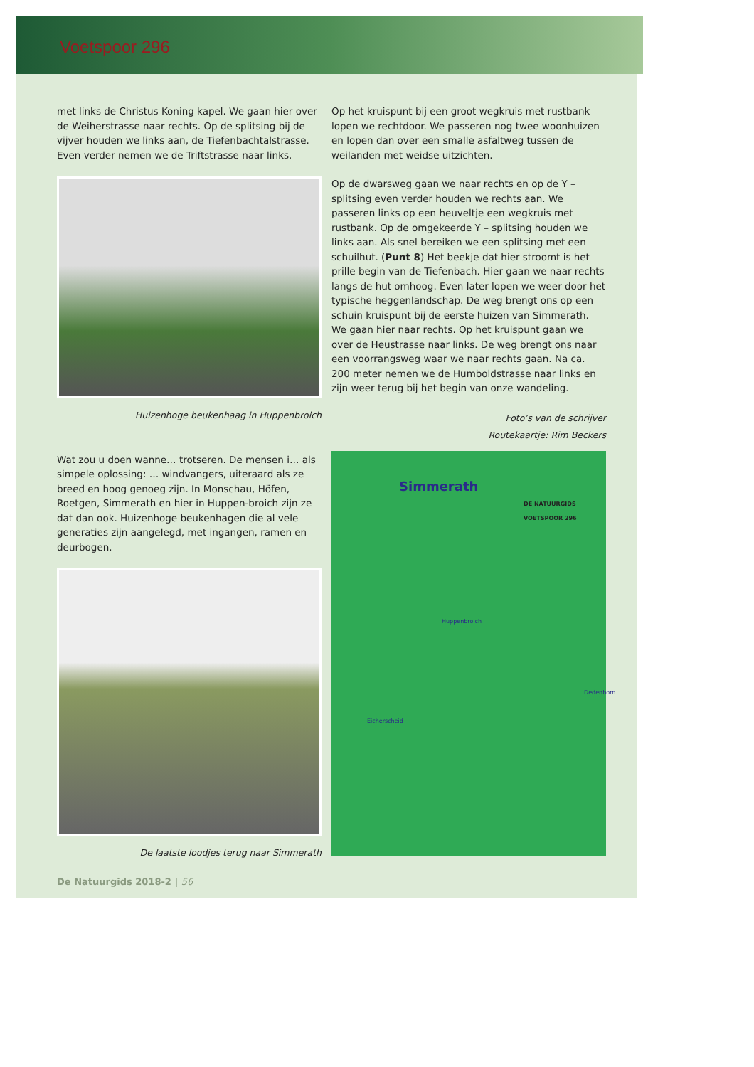Voetspoor 296
met links de Christus Koning kapel. We gaan hier over de Weiherstrasse naar rechts. Op de splitsing bij de vijver houden we links aan, de Tiefenbachtalstrasse. Even verder nemen we de Triftstrasse naar links.
Huizenhoge beukenhaag in Huppenbroich
Wat zou u doen wanne… trotseren. De mensen i… als simpele oplossing: … windvangers, uiteraard als ze breed en hoog genoeg zijn. In Monschau, Höfen, Roetgen, Simmerath en hier in Huppen-broich zijn ze dat dan ook. Huizenhoge beukenhagen die al vele generaties zijn aangelegd, met ingangen, ramen en deurbogen.
De laatste loodjes terug naar Simmerath
De Natuurgids 2018-2 | 56
Op het kruispunt bij een groot wegkruis met rustbank lopen we rechtdoor. We passeren nog twee woonhuizen en lopen dan over een smalle asfaltweg tussen de weilanden met weidse uitzichten.
Op de dwarsweg gaan we naar rechts en op de Y – splitsing even verder houden we rechts aan. We passeren links op een heuveltje een wegkruis met rustbank. Op de omgekeerde Y – splitsing houden we links aan. Als snel bereiken we een splitsing met een schuilhut. (Punt 8) Het beekje dat hier stroomt is het prille begin van de Tiefenbach. Hier gaan we naar rechts langs de hut omhoog. Even later lopen we weer door het typische heggenlandschap. De weg brengt ons op een schuin kruispunt bij de eerste huizen van Simmerath. We gaan hier naar rechts. Op het kruispunt gaan we over de Heustrasse naar links. De weg brengt ons naar een voorrangsweg waar we naar rechts gaan. Na ca. 200 meter nemen we de Humboldstrasse naar links en zijn weer terug bij het begin van onze wandeling.
Foto’s van de schrijver
Routekaartje: Rim Beckers
Simmerath
DE NATUURGIDS VOETSPOOR 296
Huppenbroich
Eicherscheid
Dedenborn